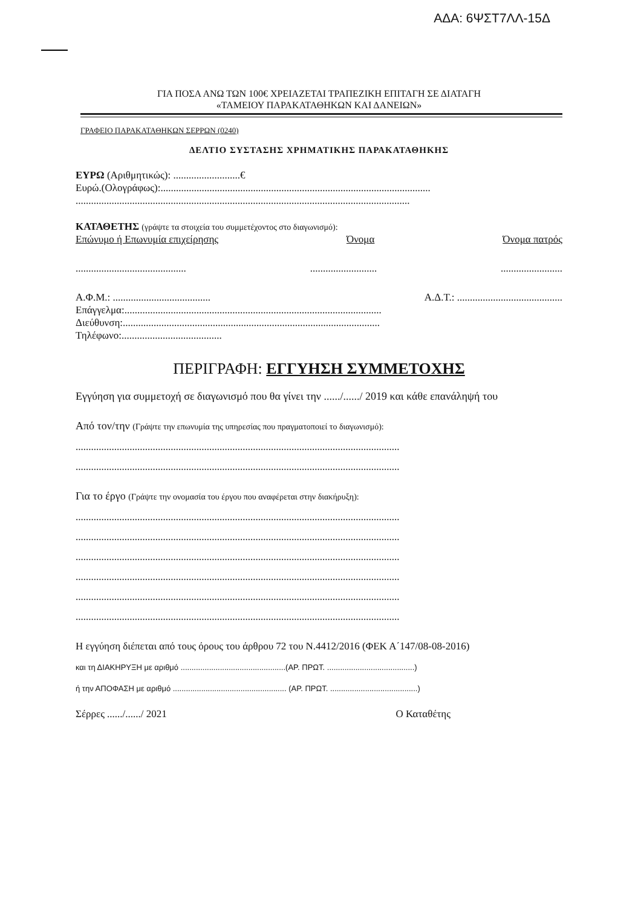ΑΔΑ: 6ΨΣΤ7ΛΛ-15Δ
ΓΙΑ ΠΟΣΑ ΑΝΩ ΤΩΝ 100€ ΧΡΕΙΑΖΕΤΑΙ ΤΡΑΠΕΖΙΚΗ ΕΠΙΤΑΓΗ ΣΕ ΔΙΑΤΑΓΗ
«ΤΑΜΕΙΟΥ ΠΑΡΑΚΑΤΑΘΗΚΩΝ ΚΑΙ ΔΑΝΕΙΩΝ»
ΓΡΑΦΕΙΟ ΠΑΡΑΚΑΤΑΘΗΚΩΝ ΣΕΡΡΩΝ (0240)
ΔΕΛΤΙΟ ΣΥΣΤΑΣΗΣ ΧΡΗΜΑΤΙΚΗΣ ΠΑΡΑΚΑΤΑΘΗΚΗΣ
ΕΥΡΩ (Αριθμητικώς): ..........................€
Ευρώ.(Ολογράφως):.........................................................................................................
..................................................................................................................................
ΚΑΤΑΘΕΤΗΣ (γράψτε τα στοιχεία του συμμετέχοντος στο διαγωνισμό):
Επώνυμο ή Επωνυμία επιχείρησης Όνομα Όνομα πατρός
.............................................................................................
Α.Φ.Μ.: ...................................... Α.Δ.Τ.: .........................................
Επάγγελμα:....................................................................................................
Διεύθυνση:....................................................................................................
Τηλέφωνο:.......................................
ΠΕΡΙΓΡΑΦΗ: ΕΓΓΥΗΣΗ ΣΥΜΜΕΤΟΧΗΣ
Εγγύηση για συμμετοχή σε διαγωνισμό που θα γίνει την ....../....../ 2019 και κάθε επανάληψή του
Από τον/την (Γράψτε την επωνυμία της υπηρεσίας που πραγματοποιεί το διαγωνισμό):
..............................................................................................................................
..............................................................................................................................
Για το έργο (Γράψτε την ονομασία του έργου που αναφέρεται στην διακήρυξη):
..............................................................................................................................
..............................................................................................................................
..............................................................................................................................
..............................................................................................................................
..............................................................................................................................
..............................................................................................................................
Η εγγύηση διέπεται από τους όρους του άρθρου 72 του Ν.4412/2016 (ΦΕΚ Α΄147/08-08-2016)
και τη ΔΙΑΚΗΡΥΞΗ με αριθμό ................................................(ΑΡ. ΠΡΩΤ. ........................................)
ή την ΑΠΟΦΑΣΗ με αριθμό .................................................... (ΑΡ. ΠΡΩΤ. ........................................)
Σέρρες ....../....../ 2021 Ο Καταθέτης